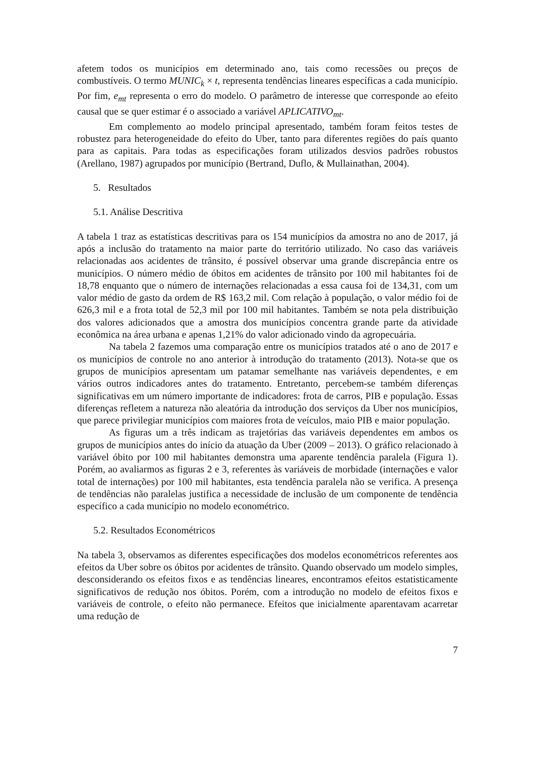afetem todos os municípios em determinado ano, tais como recessões ou preços de combustíveis. O termo MUNIC<sub>k</sub> × t, representa tendências lineares específicas a cada município. Por fim, e<sub>mt</sub> representa o erro do modelo. O parâmetro de interesse que corresponde ao efeito causal que se quer estimar é o associado a variável APLICATIVO<sub>mt</sub>.
Em complemento ao modelo principal apresentado, também foram feitos testes de robustez para heterogeneidade do efeito do Uber, tanto para diferentes regiões do país quanto para as capitais. Para todas as especificações foram utilizados desvios padrões robustos (Arellano, 1987) agrupados por município (Bertrand, Duflo, & Mullainathan, 2004).
5. Resultados
5.1. Análise Descritiva
A tabela 1 traz as estatísticas descritivas para os 154 municípios da amostra no ano de 2017, já após a inclusão do tratamento na maior parte do território utilizado. No caso das variáveis relacionadas aos acidentes de trânsito, é possível observar uma grande discrepância entre os municípios. O número médio de óbitos em acidentes de trânsito por 100 mil habitantes foi de 18,78 enquanto que o número de internações relacionadas a essa causa foi de 134,31, com um valor médio de gasto da ordem de R$ 163,2 mil. Com relação à população, o valor médio foi de 626,3 mil e a frota total de 52,3 mil por 100 mil habitantes. Também se nota pela distribuição dos valores adicionados que a amostra dos municípios concentra grande parte da atividade econômica na área urbana e apenas 1,21% do valor adicionado vindo da agropecuária.
Na tabela 2 fazemos uma comparação entre os municípios tratados até o ano de 2017 e os municípios de controle no ano anterior à introdução do tratamento (2013). Nota-se que os grupos de municípios apresentam um patamar semelhante nas variáveis dependentes, e em vários outros indicadores antes do tratamento. Entretanto, percebem-se também diferenças significativas em um número importante de indicadores: frota de carros, PIB e população. Essas diferenças refletem a natureza não aleatória da introdução dos serviços da Uber nos municípios, que parece privilegiar municípios com maiores frota de veículos, maio PIB e maior população.
As figuras um a três indicam as trajetórias das variáveis dependentes em ambos os grupos de municípios antes do início da atuação da Uber (2009 – 2013). O gráfico relacionado à variável óbito por 100 mil habitantes demonstra uma aparente tendência paralela (Figura 1). Porém, ao avaliarmos as figuras 2 e 3, referentes às variáveis de morbidade (internações e valor total de internações) por 100 mil habitantes, esta tendência paralela não se verifica. A presença de tendências não paralelas justifica a necessidade de inclusão de um componente de tendência específico a cada município no modelo econométrico.
5.2. Resultados Econométricos
Na tabela 3, observamos as diferentes especificações dos modelos econométricos referentes aos efeitos da Uber sobre os óbitos por acidentes de trânsito. Quando observado um modelo simples, desconsiderando os efeitos fixos e as tendências lineares, encontramos efeitos estatisticamente significativos de redução nos óbitos. Porém, com a introdução no modelo de efeitos fixos e variáveis de controle, o efeito não permanece. Efeitos que inicialmente aparentavam acarretar uma redução de
7